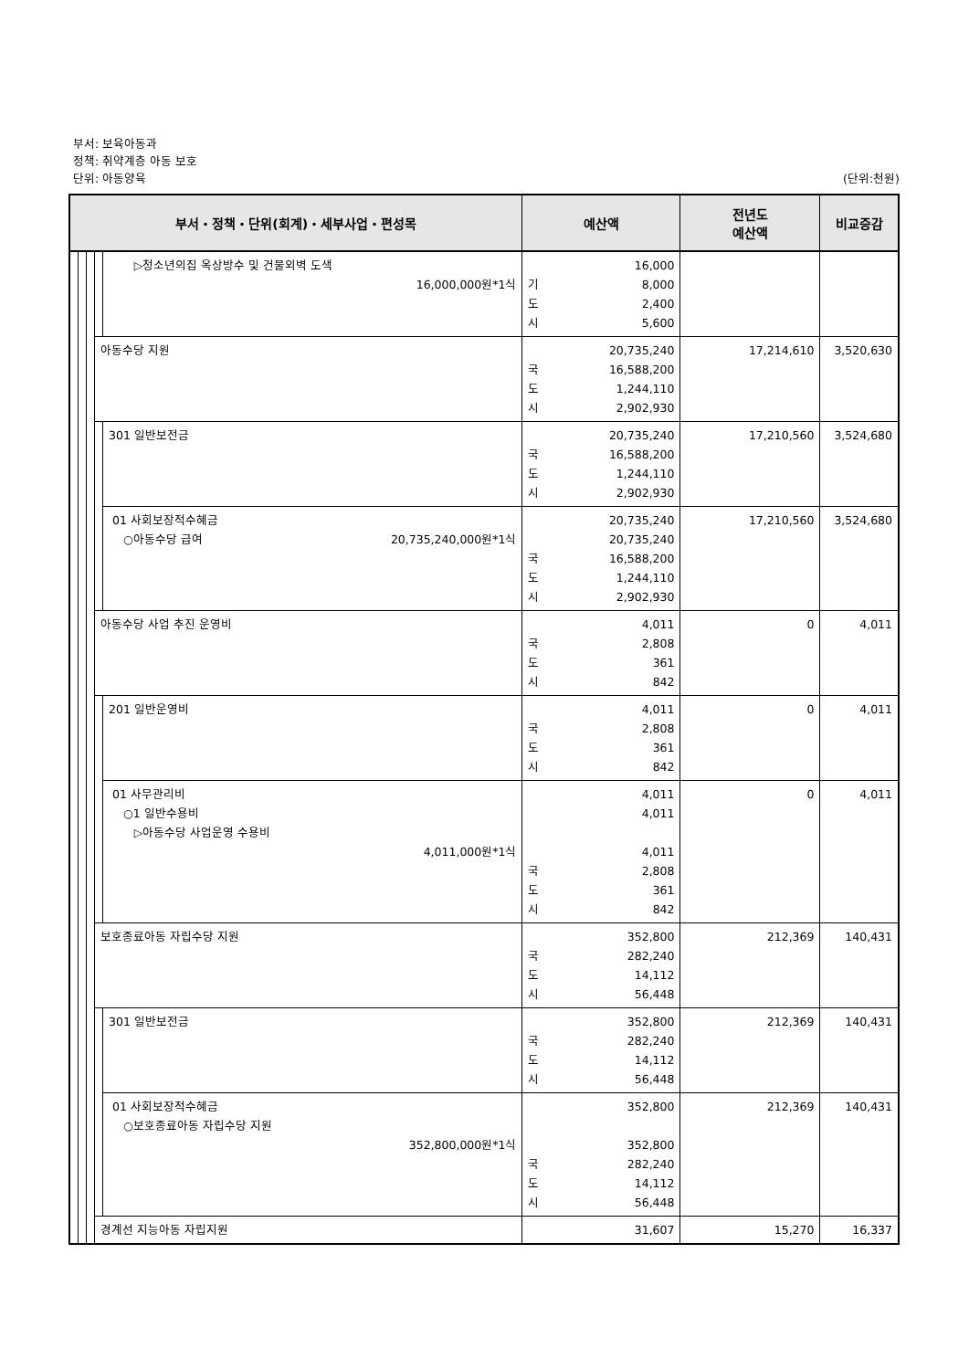부서: 보육아동과
정책: 취약계층 아동 보호
단위: 아동양육 (단위:천원)
| 부서・정책・단위(회계)・세부사업・편성목 | | | | | 예산액 | 전년도 예산액 | 비교증감 |
| --- | --- | --- | --- | --- | --- | --- | --- |
| | | | | ▷청소년의집 옥상방수 및 건물외벽 도색 16,000,000원*1식 | 16,000 기 8,000 도 2,400 시 5,600 | | |
| | | | 아동수당 지원 | | 20,735,240 국 16,588,200 도 1,244,110 시 2,902,930 | 17,214,610 | 3,520,630 |
| | | | | 301 일반보전금 | 20,735,240 국 16,588,200 도 1,244,110 시 2,902,930 | 17,210,560 | 3,524,680 |
| | | | | 01 사회보장적수혜금 ○아동수당 급여 20,735,240,000원*1식 | 20,735,240 20,735,240 국 16,588,200 도 1,244,110 시 2,902,930 | 17,210,560 | 3,524,680 |
| | | | 아동수당 사업 추진 운영비 | | 4,011 국 2,808 도 361 시 842 | 0 | 4,011 |
| | | | | 201 일반운영비 | 4,011 국 2,808 도 361 시 842 | 0 | 4,011 |
| | | | | 01 사무관리비 ○1 일반수용비 ▷아동수당 사업운영 수용비 4,011,000원*1식 | 4,011 4,011 4,011 국 2,808 도 361 시 842 | 0 | 4,011 |
| | | | 보호종료아동 자립수당 지원 | | 352,800 국 282,240 도 14,112 시 56,448 | 212,369 | 140,431 |
| | | | | 301 일반보전금 | 352,800 국 282,240 도 14,112 시 56,448 | 212,369 | 140,431 |
| | | | | 01 사회보장적수혜금 ○보호종료아동 자립수당 지원 352,800,000원*1식 | 352,800 352,800 국 282,240 도 14,112 시 56,448 | 212,369 | 140,431 |
| | | | 경계선 지능아동 자립지원 | | 31,607 | 15,270 | 16,337 |